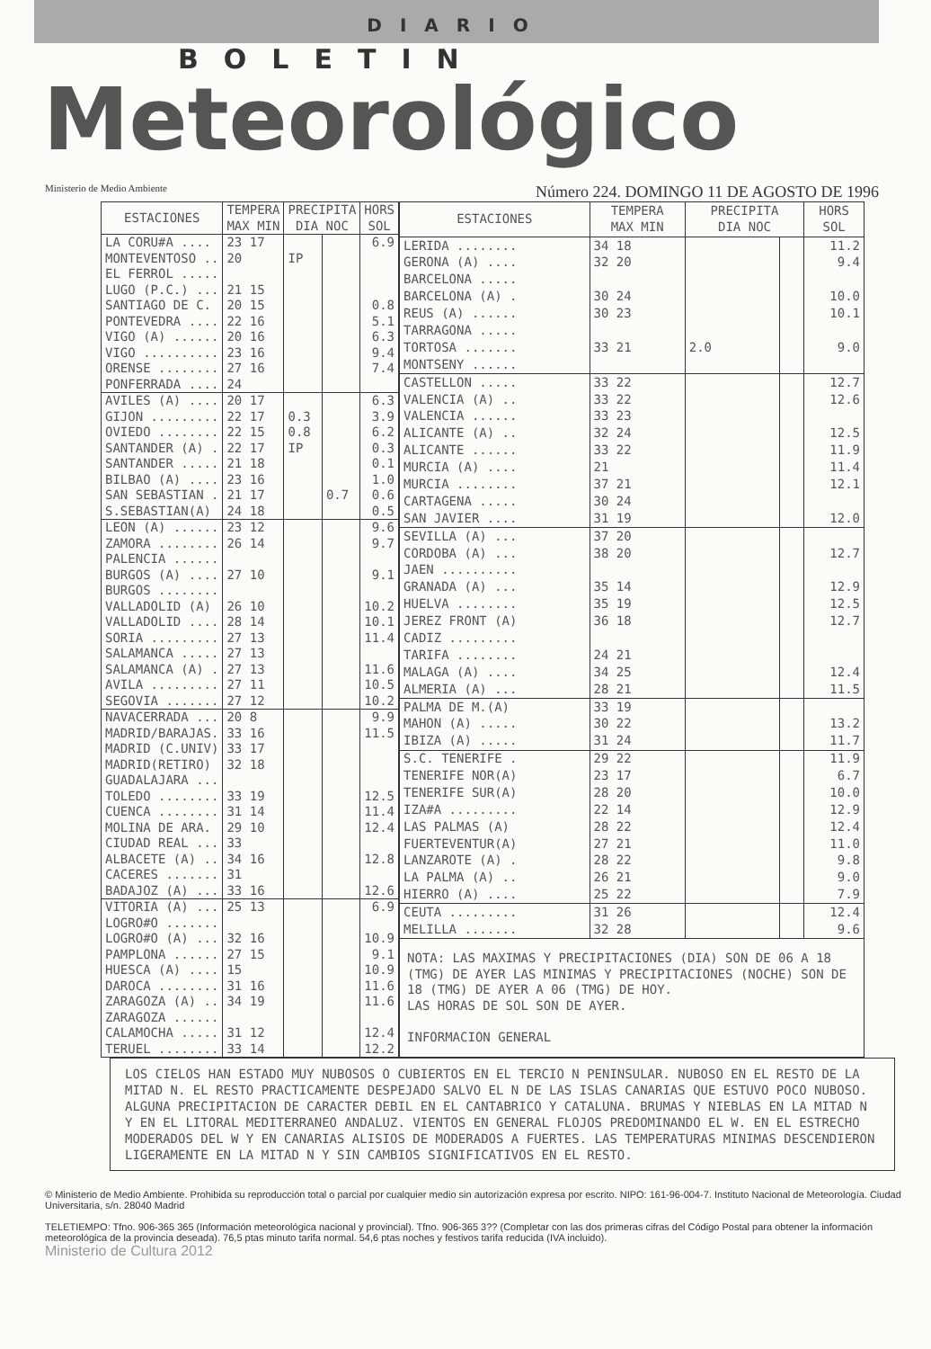DIARIO
BOLETIN
Meteorológico
Ministerio de Medio Ambiente Número 224. DOMINGO 11 DE AGOSTO DE 1996
| ESTACIONES | TEMPERA MAX MIN | PRECIPITA DIA NOC | | HORS SOL |
| --- | --- | --- | --- | --- |
| LA CORU#A .... | 23 17 | | | 6.9 |
| MONTEVENTOSO .. | 20 | IP | | |
| EL FERROL ..... | | | | |
| LUGO (P.C.) ... | 21 15 | | | |
| SANTIAGO DE C. | 20 15 | | | 0.8 |
| PONTEVEDRA .... | 22 16 | | | 5.1 |
| VIGO (A) ...... | 20 16 | | | 6.3 |
| VIGO .......... | 23 16 | | | 9.4 |
| ORENSE ........ | 27 16 | | | 7.4 |
| PONFERRADA .... | 24 | | | |
| AVILES (A) .... | 20 17 | | | 6.3 |
| GIJON ......... | 22 17 | 0.3 | | 3.9 |
| OVIEDO ........ | 22 15 | 0.8 | | 6.2 |
| SANTANDER (A) . | 22 17 | IP | | 0.3 |
| SANTANDER ..... | 21 18 | | | 0.1 |
| BILBAO (A) .... | 23 16 | | | 1.0 |
| SAN SEBASTIAN . | 21 17 | | 0.7 | 0.6 |
| S.SEBASTIAN(A) | 24 18 | | | 0.5 |
| LEON (A) ...... | 23 12 | | | 9.6 |
| ZAMORA ........ | 26 14 | | | 9.7 |
| PALENCIA ...... | | | | |
| BURGOS (A) .... | 27 10 | | | 9.1 |
| BURGOS ........ | | | | |
| VALLADOLID (A) | 26 10 | | | 10.2 |
| VALLADOLID .... | 28 14 | | | 10.1 |
| SORIA ......... | 27 13 | | | 11.4 |
| SALAMANCA ..... | 27 13 | | | |
| SALAMANCA (A) . | 27 13 | | | 11.6 |
| AVILA ......... | 27 11 | | | 10.5 |
| SEGOVIA ....... | 27 12 | | | 10.2 |
| NAVACERRADA ... | 20 8 | | | 9.9 |
| MADRID/BARAJAS. | 33 16 | | | 11.5 |
| MADRID (C.UNIV) | 33 17 | | | |
| MADRID(RETIRO) | 32 18 | | | |
| GUADALAJARA ... | | | | |
| TOLEDO ........ | 33 19 | | | 12.5 |
| CUENCA ........ | 31 14 | | | 11.4 |
| MOLINA DE ARA. | 29 10 | | | 12.4 |
| CIUDAD REAL ... | 33 | | | |
| ALBACETE (A) .. | 34 16 | | | 12.8 |
| CACERES ....... | 31 | | | |
| BADAJOZ (A) ... | 33 16 | | | 12.6 |
| VITORIA (A) ... | 25 13 | | | 6.9 |
| LOGRO#O ....... | | | | |
| LOGRO#O (A) ... | 32 16 | | | 10.9 |
| PAMPLONA ...... | 27 15 | | | 9.1 |
| HUESCA (A) .... | 15 | | | 10.9 |
| DAROCA ........ | 31 16 | | | 11.6 |
| ZARAGOZA (A) .. | 34 19 | | | 11.6 |
| ZARAGOZA ...... | | | | |
| CALAMOCHA ..... | 31 12 | | | 12.4 |
| TERUEL ........ | 33 14 | | | 12.2 |
| ESTACIONES | TEMPERA MAX MIN | PRECIPITA DIA NOC | | HORS SOL |
| --- | --- | --- | --- | --- |
| LERIDA ........ | 34 18 | | | 11.2 |
| GERONA (A) .... | 32 20 | | | 9.4 |
| BARCELONA ..... | | | | |
| BARCELONA (A) . | 30 24 | | | 10.0 |
| REUS (A) ...... | 30 23 | | | 10.1 |
| TARRAGONA ..... | | | | |
| TORTOSA ....... | 33 21 | 2.0 | | 9.0 |
| MONTSENY ...... | | | | |
| CASTELLON ..... | 33 22 | | | 12.7 |
| VALENCIA (A) .. | 33 22 | | | 12.6 |
| VALENCIA ...... | 33 23 | | | |
| ALICANTE (A) .. | 32 24 | | | 12.5 |
| ALICANTE ...... | 33 22 | | | 11.9 |
| MURCIA (A) .... | 21 | | | 11.4 |
| MURCIA ........ | 37 21 | | | 12.1 |
| CARTAGENA ..... | 30 24 | | | |
| SAN JAVIER .... | 31 19 | | | 12.0 |
| SEVILLA (A) ... | 37 20 | | | |
| CORDOBA (A) ... | 38 20 | | | 12.7 |
| JAEN .......... | | | | |
| GRANADA (A) ... | 35 14 | | | 12.9 |
| HUELVA ........ | 35 19 | | | 12.5 |
| JEREZ FRONT (A) | 36 18 | | | 12.7 |
| CADIZ ......... | | | | |
| TARIFA ........ | 24 21 | | | |
| MALAGA (A) .... | 34 25 | | | 12.4 |
| ALMERIA (A) ... | 28 21 | | | 11.5 |
| PALMA DE M.(A) | 33 19 | | | |
| MAHON (A) ..... | 30 22 | | | 13.2 |
| IBIZA (A) ..... | 31 24 | | | 11.7 |
| S.C. TENERIFE . | 29 22 | | | 11.9 |
| TENERIFE NOR(A) | 23 17 | | | 6.7 |
| TENERIFE SUR(A) | 28 20 | | | 10.0 |
| IZA#A ......... | 22 14 | | | 12.9 |
| LAS PALMAS (A) | 28 22 | | | 12.4 |
| FUERTEVENTUR(A) | 27 21 | | | 11.0 |
| LANZAROTE (A) . | 28 22 | | | 9.8 |
| LA PALMA (A) .. | 26 21 | | | 9.0 |
| HIERRO (A) .... | 25 22 | | | 7.9 |
| CEUTA ......... | 31 26 | | | 12.4 |
| MELILLA ....... | 32 28 | | | 9.6 |
| NOTA: LAS MAXIMAS Y PRECIPITACIONES (DIA) SON DE 06 A 18 (TMG) DE AYER LAS MINIMAS Y PRECIPITACIONES (NOCHE) SON DE 18 (TMG) DE AYER A 06 (TMG) DE HOY. LAS HORAS DE SOL SON DE AYER. INFORMACION GENERAL | | | | |
LOS CIELOS HAN ESTADO MUY NUBOSOS O CUBIERTOS EN EL TERCIO N PENINSULAR. NUBOSO EN EL RESTO DE LA MITAD N. EL RESTO PRACTICAMENTE DESPEJADO SALVO EL N DE LAS ISLAS CANARIAS QUE ESTUVO POCO NUBOSO. ALGUNA PRECIPITACION DE CARACTER DEBIL EN EL CANTABRICO Y CATALUNA. BRUMAS Y NIEBLAS EN LA MITAD N Y EN EL LITORAL MEDITERRANEO ANDALUZ. VIENTOS EN GENERAL FLOJOS PREDOMINANDO EL W. EN EL ESTRECHO MODERADOS DEL W Y EN CANARIAS ALISIOS DE MODERADOS A FUERTES. LAS TEMPERATURAS MINIMAS DESCENDIERON LIGERAMENTE EN LA MITAD N Y SIN CAMBIOS SIGNIFICATIVOS EN EL RESTO.
© Ministerio de Medio Ambiente. Prohibida su reproducción total o parcial por cualquier medio sin autorización expresa por escrito. NIPO: 161-96-004-7. Instituto Nacional de Meteorología. Ciudad Universitaria, s/n. 28040 Madrid
TELETIEMPO: Tfno. 906-365 365 (Información meteorológica nacional y provincial). Tfno. 906-365 3?? (Completar con las dos primeras cifras del Código Postal para obtener la información meteorológica de la provincia deseada). 76,5 ptas minuto tarifa normal. 54,6 ptas noches y festivos tarifa reducida (IVA incluido).
Ministerio de Cultura 2012